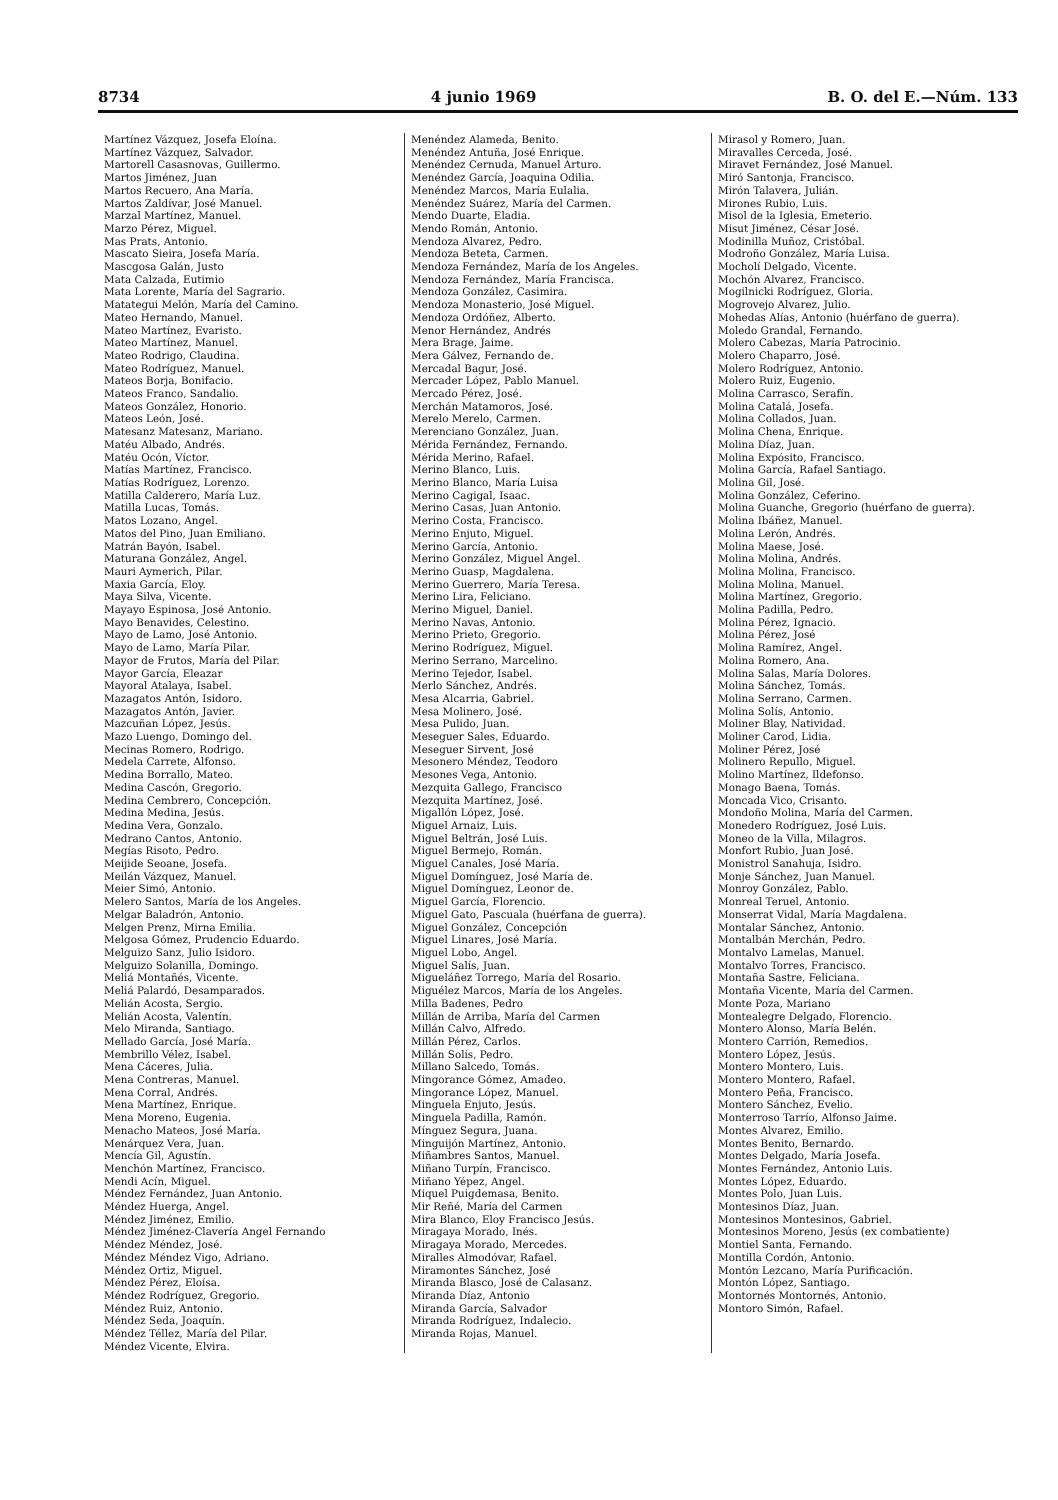8734 4 junio 1969 B. O. del E.—Núm. 133
Martínez Vázquez, Josefa Eloína.
Martínez Vázquez, Salvador.
Martorell Casasnovas, Guillermo.
Martos Jiménez, Juan
Martos Recuero, Ana María.
Martos Zaldívar, José Manuel.
Marzal Martínez, Manuel.
Marzo Pérez, Miguel.
Mas Prats, Antonio.
Mascato Sieira, Josefa María.
Mascgosa Galán, Justo
Mata Calzada, Eutimio
Mata Lorente, María del Sagrario.
Matategui Melón, María del Camino.
Mateo Hernando, Manuel.
Mateo Martínez, Evaristo.
Mateo Martínez, Manuel.
Mateo Rodrigo, Claudina.
Mateo Rodríguez, Manuel.
Mateos Borja, Bonifacio.
Mateos Franco, Sandalio.
Mateos González, Honorio.
Mateos León, José.
Matesanz Matesanz, Mariano.
Matéu Albado, Andrés.
Matéu Ocón, Víctor.
Matías Martínez, Francisco.
Matías Rodríguez, Lorenzo.
Matilla Calderero, María Luz.
Matilla Lucas, Tomás.
Matos Lozano, Angel.
Matos del Pino, Juan Emiliano.
Matrán Bayón, Isabel.
Maturana González, Angel.
Mauri Aymerich, Pilar.
Maxia García, Eloy.
Maya Silva, Vicente.
Mayayo Espinosa, José Antonio.
Mayo Benavides, Celestino.
Mayo de Lamo, José Antonio.
Mayo de Lamo, María Pilar.
Mayor de Frutos, María del Pilar.
Mayor García, Eleazar
Mayoral Atalaya, Isabel.
Mazagatos Antón, Isidoro.
Mazagatos Antón, Javier.
Mazcuñan López, Jesús.
Mazo Luengo, Domingo del.
Mecinas Romero, Rodrigo.
Medela Carrete, Alfonso.
Medina Borrallo, Mateo.
Medina Cascón, Gregorio.
Medina Cembrero, Concepción.
Medina Medina, Jesús.
Medina Vera, Gonzalo.
Medrano Cantos, Antonio.
Megías Risoto, Pedro.
Meijide Seoane, Josefa.
Meilán Vázquez, Manuel.
Meier Simó, Antonio.
Melero Santos, María de los Angeles.
Melgar Baladrón, Antonio.
Melgen Prenz, Mirna Emilia.
Melgosa Gómez, Prudencio Eduardo.
Melguizo Sanz, Julio Isidoro.
Melguizo Solanilla, Domingo.
Meliá Montañés, Vicente.
Meliá Palardó, Desamparados.
Melián Acosta, Sergio.
Melián Acosta, Valentín.
Melo Miranda, Santiago.
Mellado García, José María.
Membrillo Vélez, Isabel.
Mena Cáceres, Julia.
Mena Contreras, Manuel.
Mena Corral, Andrés.
Mena Martínez, Enrique.
Mena Moreno, Eugenia.
Menacho Mateos, José María.
Menárquez Vera, Juan.
Mencía Gil, Agustín.
Menchón Martínez, Francisco.
Mendi Acín, Miguel.
Méndez Fernández, Juan Antonio.
Méndez Huerga, Angel.
Méndez Jiménez, Emilio.
Méndez Jiménez-Clavería Angel Fernando
Méndez Méndez, José.
Méndez Méndez Vigo, Adriano.
Méndez Ortiz, Miguel.
Méndez Pérez, Eloísa.
Méndez Rodríguez, Gregorio.
Méndez Ruiz, Antonio.
Méndez Seda, Joaquín.
Méndez Téllez, María del Pilar.
Méndez Vicente, Elvira.
Menéndez Alameda, Benito.
Menéndez Antuña, José Enrique.
Menéndez Cernuda, Manuel Arturo.
Menéndez García, Joaquina Odilia.
Menéndez Marcos, María Eulalia.
Menéndez Suárez, María del Carmen.
Mendo Duarte, Eladia.
Mendo Román, Antonio.
Mendoza Alvarez, Pedro.
Mendoza Beteta, Carmen.
Mendoza Fernández, María de los Angeles.
Mendoza Fernández, María Francisca.
Mendoza González, Casimira.
Mendoza Monasterio, José Miguel.
Mendoza Ordóñez, Alberto.
Menor Hernández, Andrés
Mera Brage, Jaime.
Mera Gálvez, Fernando de.
Mercadal Bagur, José.
Mercader López, Pablo Manuel.
Mercado Pérez, José.
Merchán Matamoros, José.
Merelo Merelo, Carmen.
Merenciano González, Juan.
Mérida Fernández, Fernando.
Mérida Merino, Rafael.
Merino Blanco, Luis.
Merino Blanco, María Luisa
Merino Cagigal, Isaac.
Merino Casas, Juan Antonio.
Merino Costa, Francisco.
Merino Enjuto, Miguel.
Merino García, Antonio.
Merino González, Miguel Angel.
Merino Guasp, Magdalena.
Merino Guerrero, María Teresa.
Merino Lira, Feliciano.
Merino Miguel, Daniel.
Merino Navas, Antonio.
Merino Prieto, Gregorio.
Merino Rodríguez, Miguel.
Merino Serrano, Marcelino.
Merino Tejedor, Isabel.
Merlo Sánchez, Andrés.
Mesa Alcarria, Gabriel.
Mesa Molinero, José.
Mesa Pulido, Juan.
Meseguer Sales, Eduardo.
Meseguer Sirvent, José
Mesonero Méndez, Teodoro
Mesones Vega, Antonio.
Mezquita Gallego, Francisco
Mezquita Martínez, José.
Migallón López, José.
Miguel Arnaiz, Luis.
Miguel Beltrán, José Luis.
Miguel Bermejo, Román.
Miguel Canales, José María.
Miguel Domínguez, José María de.
Miguel Domínguez, Leonor de.
Miguel García, Florencio.
Miguel Gato, Pascuala (huérfana de guerra).
Miguel González, Concepción
Miguel Linares, José María.
Miguel Lobo, Angel.
Miguel Salís, Juan.
Migueláñez Torrego, María del Rosario.
Miguélez Marcos, María de los Angeles.
Milla Badenes, Pedro
Millán de Arriba, María del Carmen
Millán Calvo, Alfredo.
Millán Pérez, Carlos.
Millán Solís, Pedro.
Millano Salcedo, Tomás.
Mingorance Gómez, Amadeo.
Mingorance López, Manuel.
Minguela Enjuto, Jesús.
Minguela Padilla, Ramón.
Mínguez Segura, Juana.
Minguijón Martínez, Antonio.
Miñambres Santos, Manuel.
Miñano Turpín, Francisco.
Miñano Yépez, Angel.
Miquel Puigdemasa, Benito.
Mir Reñé, María del Carmen
Mira Blanco, Eloy Francisco Jesús.
Miragaya Morado, Inés.
Miragaya Morado, Mercedes.
Miralles Almodóvar, Rafael.
Miramontes Sánchez, José
Miranda Blasco, José de Calasanz.
Miranda Díaz, Antonio
Miranda García, Salvador
Miranda Rodríguez, Indalecio.
Miranda Rojas, Manuel.
Mirasol y Romero, Juan.
Miravalles Cerceda, José.
Miravet Fernández, José Manuel.
Miró Santonja, Francisco.
Mirón Talavera, Julián.
Mirones Rubio, Luis.
Misol de la Iglesia, Emeterio.
Misut Jiménez, César José.
Modinilla Muñoz, Cristóbal.
Modroño González, María Luisa.
Mocholí Delgado, Vicente.
Mochón Alvarez, Francisco.
Mogilnicki Rodríguez, Gloria.
Mogrovejo Alvarez, Julio.
Mohedas Alías, Antonio (huérfano de guerra).
Moledo Grandal, Fernando.
Molero Cabezas, María Patrocinio.
Molero Chaparro, José.
Molero Rodríguez, Antonio.
Molero Ruiz, Eugenio.
Molina Carrasco, Serafín.
Molina Catalá, Josefa.
Molina Collados, Juan.
Molina Chena, Enrique.
Molina Díaz, Juan.
Molina Expósito, Francisco.
Molina García, Rafael Santiago.
Molina Gil, José.
Molina González, Ceferino.
Molina Guanche, Gregorio (huérfano de guerra).
Molina Ibáñez, Manuel.
Molina Lerón, Andrés.
Molina Maese, José.
Molina Molina, Andrés.
Molina Molina, Francisco.
Molina Molina, Manuel.
Molina Martínez, Gregorio.
Molina Padilla, Pedro.
Molina Pérez, Ignacio.
Molina Pérez, José
Molina Ramírez, Angel.
Molina Romero, Ana.
Molina Salas, María Dolores.
Molina Sánchez, Tomás.
Molina Serrano, Carmen.
Molina Solís, Antonio.
Moliner Blay, Natividad.
Moliner Carod, Lidia.
Moliner Pérez, José
Molinero Repullo, Miguel.
Molino Martínez, Ildefonso.
Monago Baena, Tomás.
Moncada Vico, Crisanto.
Mondoño Molina, María del Carmen.
Monedero Rodríguez, José Luis.
Moneo de la Villa, Milagros.
Monfort Rubio, Juan José.
Monistrol Sanahuja, Isidro.
Monje Sánchez, Juan Manuel.
Monroy González, Pablo.
Monreal Teruel, Antonio.
Monserrat Vidal, María Magdalena.
Montalar Sánchez, Antonio.
Montalbán Merchán, Pedro.
Montalvo Lamelas, Manuel.
Montalvo Torres, Francisco.
Montaña Sastre, Feliciana.
Montaña Vicente, María del Carmen.
Monte Poza, Mariano
Montealegre Delgado, Florencio.
Montero Alonso, María Belén.
Montero Carrión, Remedios.
Montero López, Jesús.
Montero Montero, Luis.
Montero Montero, Rafael.
Montero Peña, Francisco.
Montero Sánchez, Evelio.
Monterroso Tarrío, Alfonso Jaime.
Montes Alvarez, Emilio.
Montes Benito, Bernardo.
Montes Delgado, María Josefa.
Montes Fernández, Antonio Luis.
Montes López, Eduardo.
Montes Polo, Juan Luis.
Montesinos Díaz, Juan.
Montesinos Montesinos, Gabriel.
Montesinos Moreno, Jesús (ex combatiente)
Montiel Santa, Fernando.
Montilla Cordón, Antonio.
Montón Lezcano, María Purificación.
Montón López, Santiago.
Montornés Montornés, Antonio.
Montoro Simón, Rafael.